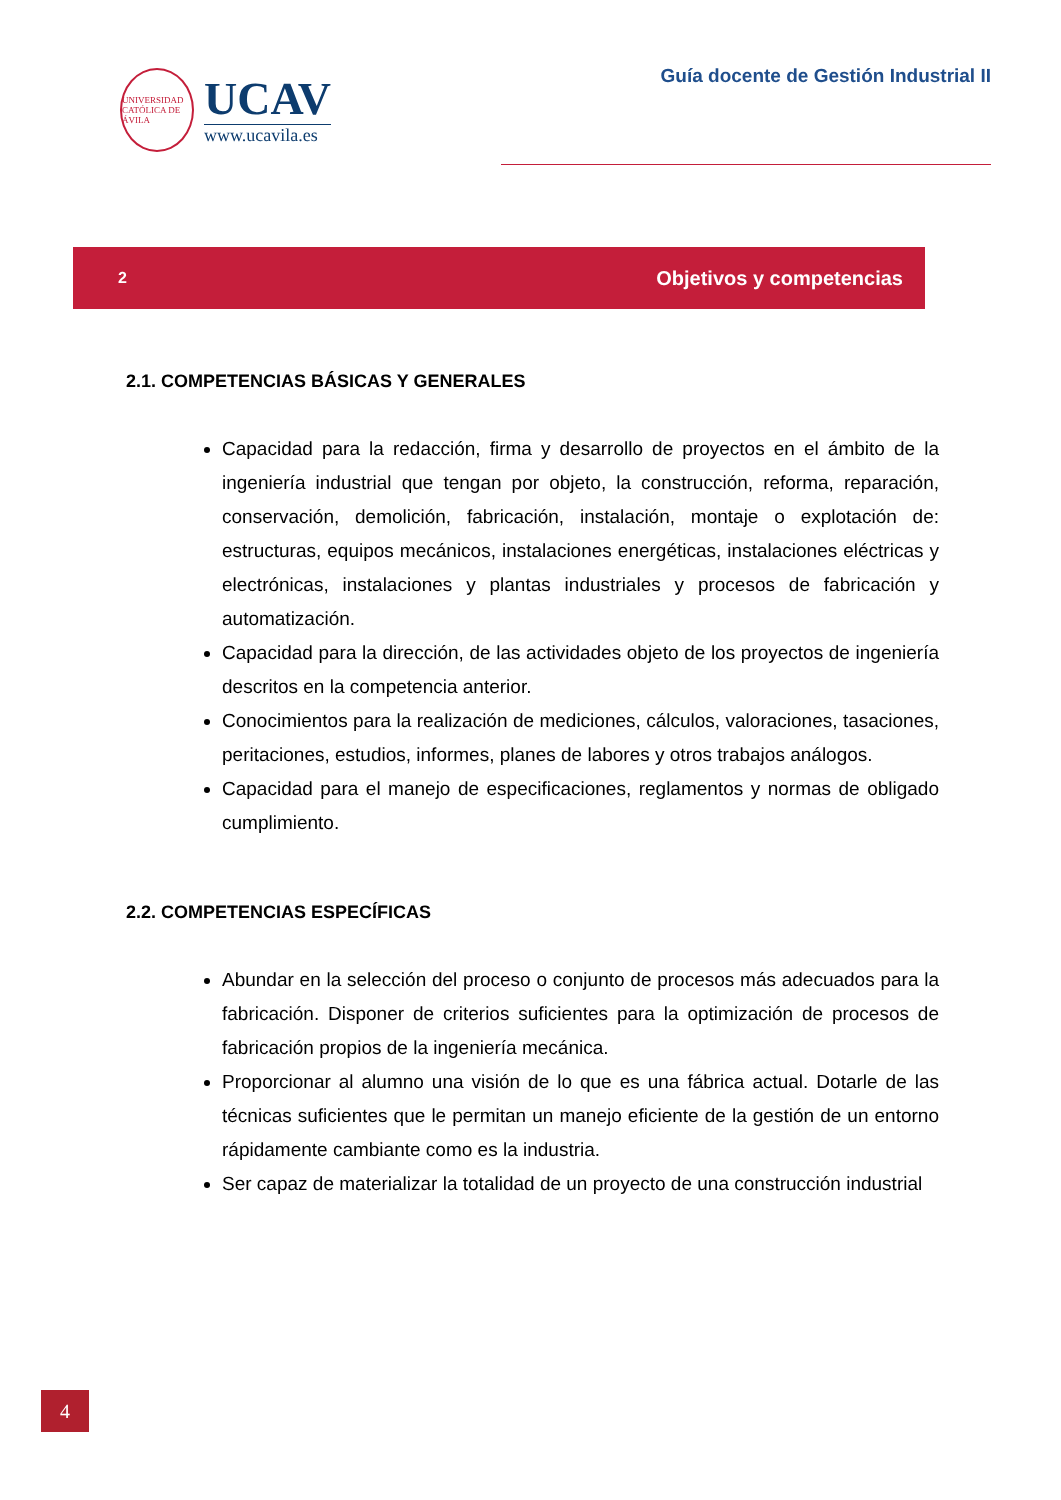UNIVERSIDAD CATÓLICA DE ÁVILA
UCAV
www.ucavila.es
Guía docente de Gestión Industrial II
2 Objetivos y competencias
2.1. COMPETENCIAS BÁSICAS Y GENERALES
Capacidad para la redacción, firma y desarrollo de proyectos en el ámbito de la ingeniería industrial que tengan por objeto, la construcción, reforma, reparación, conservación, demolición, fabricación, instalación, montaje o explotación de: estructuras, equipos mecánicos, instalaciones energéticas, instalaciones eléctricas y electrónicas, instalaciones y plantas industriales y procesos de fabricación y automatización.
Capacidad para la dirección, de las actividades objeto de los proyectos de ingeniería descritos en la competencia anterior.
Conocimientos para la realización de mediciones, cálculos, valoraciones, tasaciones, peritaciones, estudios, informes, planes de labores y otros trabajos análogos.
Capacidad para el manejo de especificaciones, reglamentos y normas de obligado cumplimiento.
2.2. COMPETENCIAS ESPECÍFICAS
Abundar en la selección del proceso o conjunto de procesos más adecuados para la fabricación. Disponer de criterios suficientes para la optimización de procesos de fabricación propios de la ingeniería mecánica.
Proporcionar al alumno una visión de lo que es una fábrica actual. Dotarle de las técnicas suficientes que le permitan un manejo eficiente de la gestión de un entorno rápidamente cambiante como es la industria.
Ser capaz de materializar la totalidad de un proyecto de una construcción industrial
4